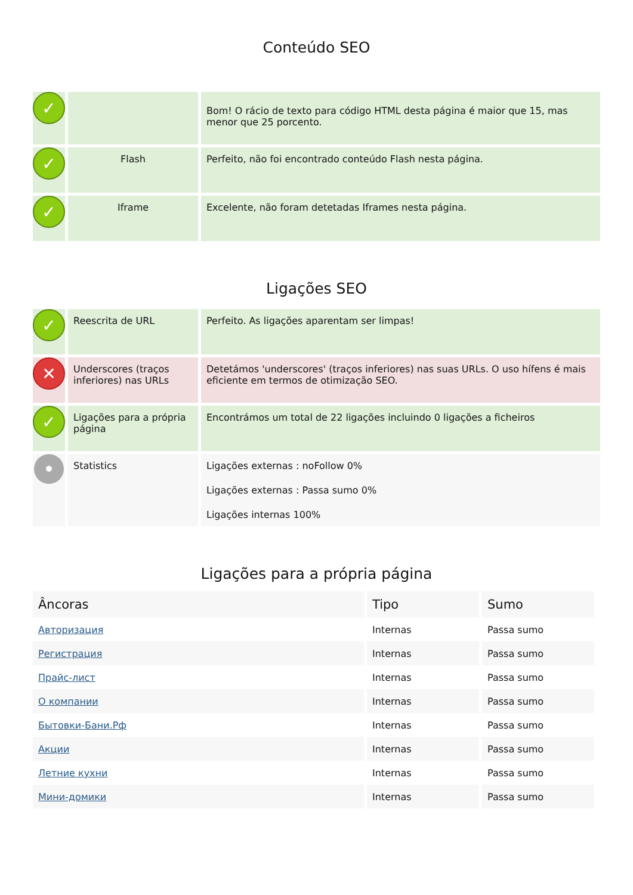Conteúdo SEO
| ✓ | | Bom! O rácio de texto para código HTML desta página é maior que 15, mas menor que 25 porcento. |
| ✓ | Flash | Perfeito, não foi encontrado conteúdo Flash nesta página. |
| ✓ | Iframe | Excelente, não foram detetadas Iframes nesta página. |
Ligações SEO
| ✓ | Reescrita de URL | Perfeito. As ligações aparentam ser limpas! |
| ✕ | Underscores (traços inferiores) nas URLs | Detetámos 'underscores' (traços inferiores) nas suas URLs. O uso hífens é mais eficiente em termos de otimização SEO. |
| ✓ | Ligações para a própria página | Encontrámos um total de 22 ligações incluindo 0 ligações a ficheiros |
| • | Statistics | Ligações externas : noFollow 0% Ligações externas : Passa sumo 0% Ligações internas 100% |
Ligações para a própria página
| Âncoras | Tipo | Sumo |
| --- | --- | --- |
| Авторизация | Internas | Passa sumo |
| Регистрация | Internas | Passa sumo |
| Прайс-лист | Internas | Passa sumo |
| О компании | Internas | Passa sumo |
| Бытовки-Бани.Рф | Internas | Passa sumo |
| Акции | Internas | Passa sumo |
| Летние кухни | Internas | Passa sumo |
| Мини-домики | Internas | Passa sumo |